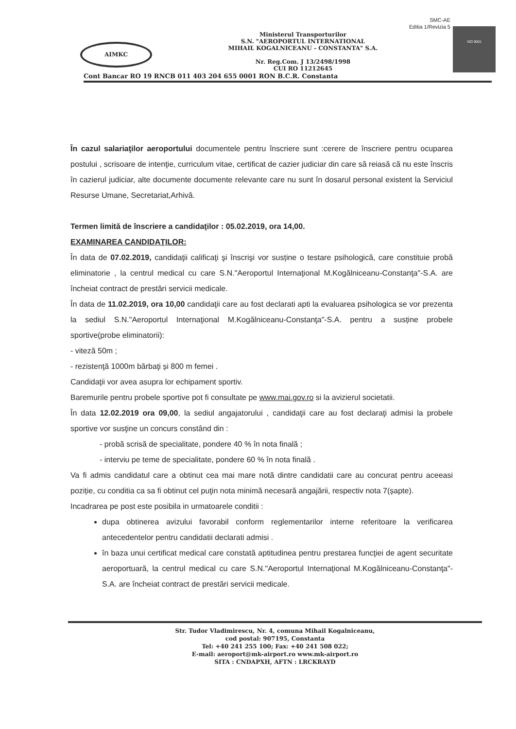SMC-AE
Editia 1/Revizia 5
AIMKC
Ministerul Transporturilor
S.N. "AEROPORTUL INTERNATIONAL
MIHAIL KOGALNICEANU - CONSTANTA" S.A.
Nr. Reg.Com. J 13/2498/1998
CUI RO 11212645
ISO 9001
Cont Bancar RO 19 RNCB 011 403 204 655 0001 RON B.C.R. Constanta
În cazul salariaţilor aeroportului documentele pentru înscriere sunt :cerere de înscriere pentru ocuparea postului , scrisoare de intenţie, curriculum vitae, certificat de cazier judiciar din care să reiasă că nu este înscris în cazierul judiciar, alte documente documente relevante care nu sunt în dosarul personal existent la Serviciul Resurse Umane, Secretariat,Arhivă.
Termen limită de înscriere a candidaţilor : 05.02.2019, ora 14,00.
EXAMINAREA CANDIDAŢILOR:
În data de 07.02.2019, candidaţii calificaţi şi înscrişi vor susține o testare psihologică, care constituie probă eliminatorie , la centrul medical cu care S.N."Aeroportul Internaţional M.Kogălniceanu-Constanţa"-S.A. are încheiat contract de prestări servicii medicale.
În data de 11.02.2019, ora 10,00 candidaţii care au fost declarati apti la evaluarea psihologica se vor prezenta la sediul S.N."Aeroportul Internaţional M.Kogălniceanu-Constanţa"-S.A. pentru a susține probele sportive(probe eliminatorii):
- viteză 50m ;
- rezistenţă 1000m bărbaţi și 800 m femei .
Candidaţii vor avea asupra lor echipament sportiv.
Baremurile pentru probele sportive pot fi consultate pe www.mai.gov.ro si la avizierul societatii.
În data 12.02.2019 ora 09,00, la sediul angajatorului , candidaţii care au fost declaraţi admisi la probele sportive vor susţine un concurs constând din :
- probă scrisă de specialitate, pondere 40 % în nota finală ;
- interviu pe teme de specialitate, pondere 60 % în nota finală .
Va fi admis candidatul care a obtinut cea mai mare notă dintre candidatii care au concurat pentru aceeasi poziție, cu conditia ca sa fi obtinut cel puţin nota minimă necesară angajării, respectiv nota 7(șapte).
Incadrarea pe post este posibila in urmatoarele conditii :
dupa obtinerea avizului favorabil conform reglementarilor interne referitoare la verificarea antecedentelor pentru candidatii declarati admisi .
în baza unui certificat medical care constată aptitudinea pentru prestarea funcţiei de agent securitate aeroportuară, la centrul medical cu care S.N."Aeroportul Internaţional M.Kogălniceanu-Constanţa"-S.A. are încheiat contract de prestări servicii medicale.
Str. Tudor Vladimirescu, Nr. 4, comuna Mihail Kogalniceanu,
cod postal: 907195, Constanta
Tel: +40 241 255 100; Fax: +40 241 508 022;
E-mail: aeroport@mk-airport.ro www.mk-airport.ro
SITA : CNDAPXH, AFTN : LRCKRAYD